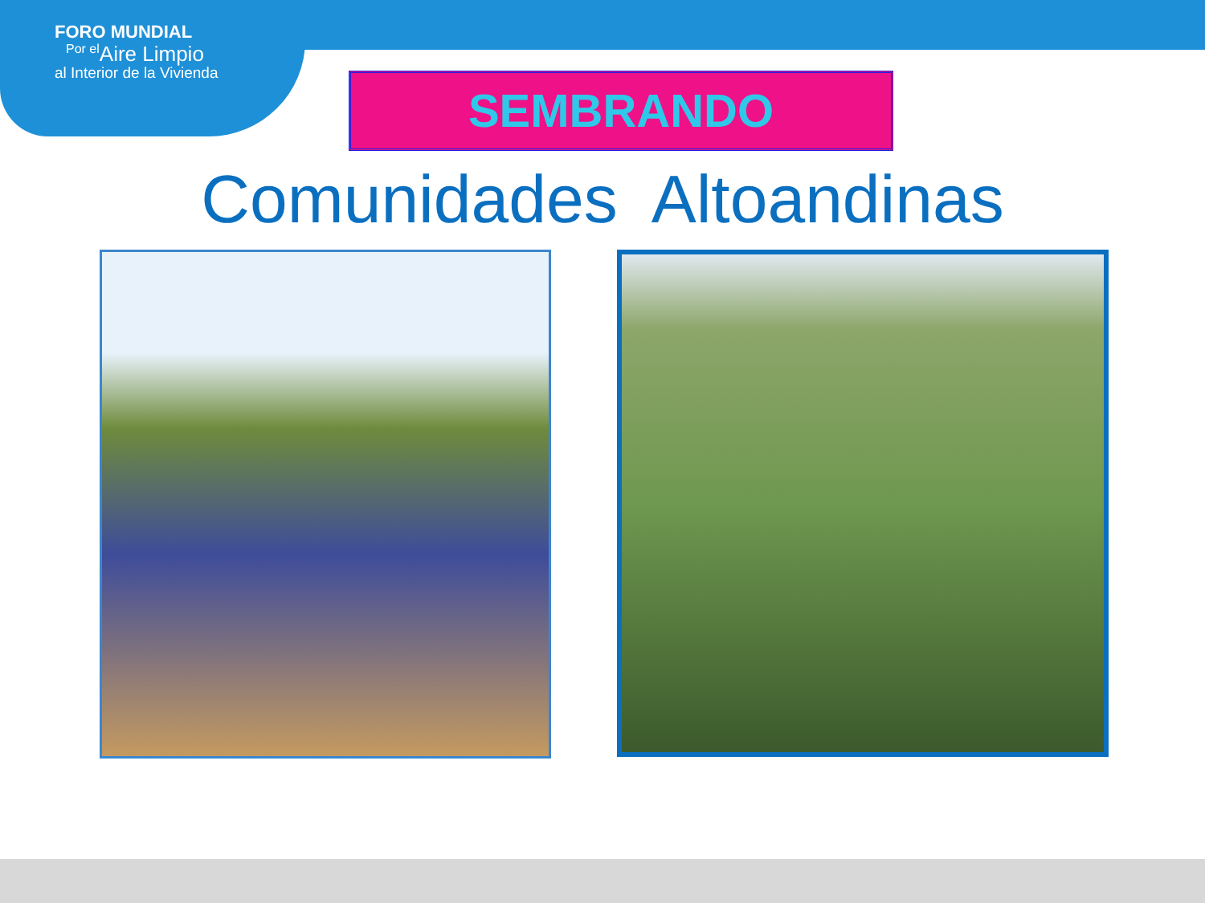FORO MUNDIAL
<sup>Por el</sup>Aire Limpio
al Interior de la Vivienda
SEMBRANDO
Comunidades Altoandinas